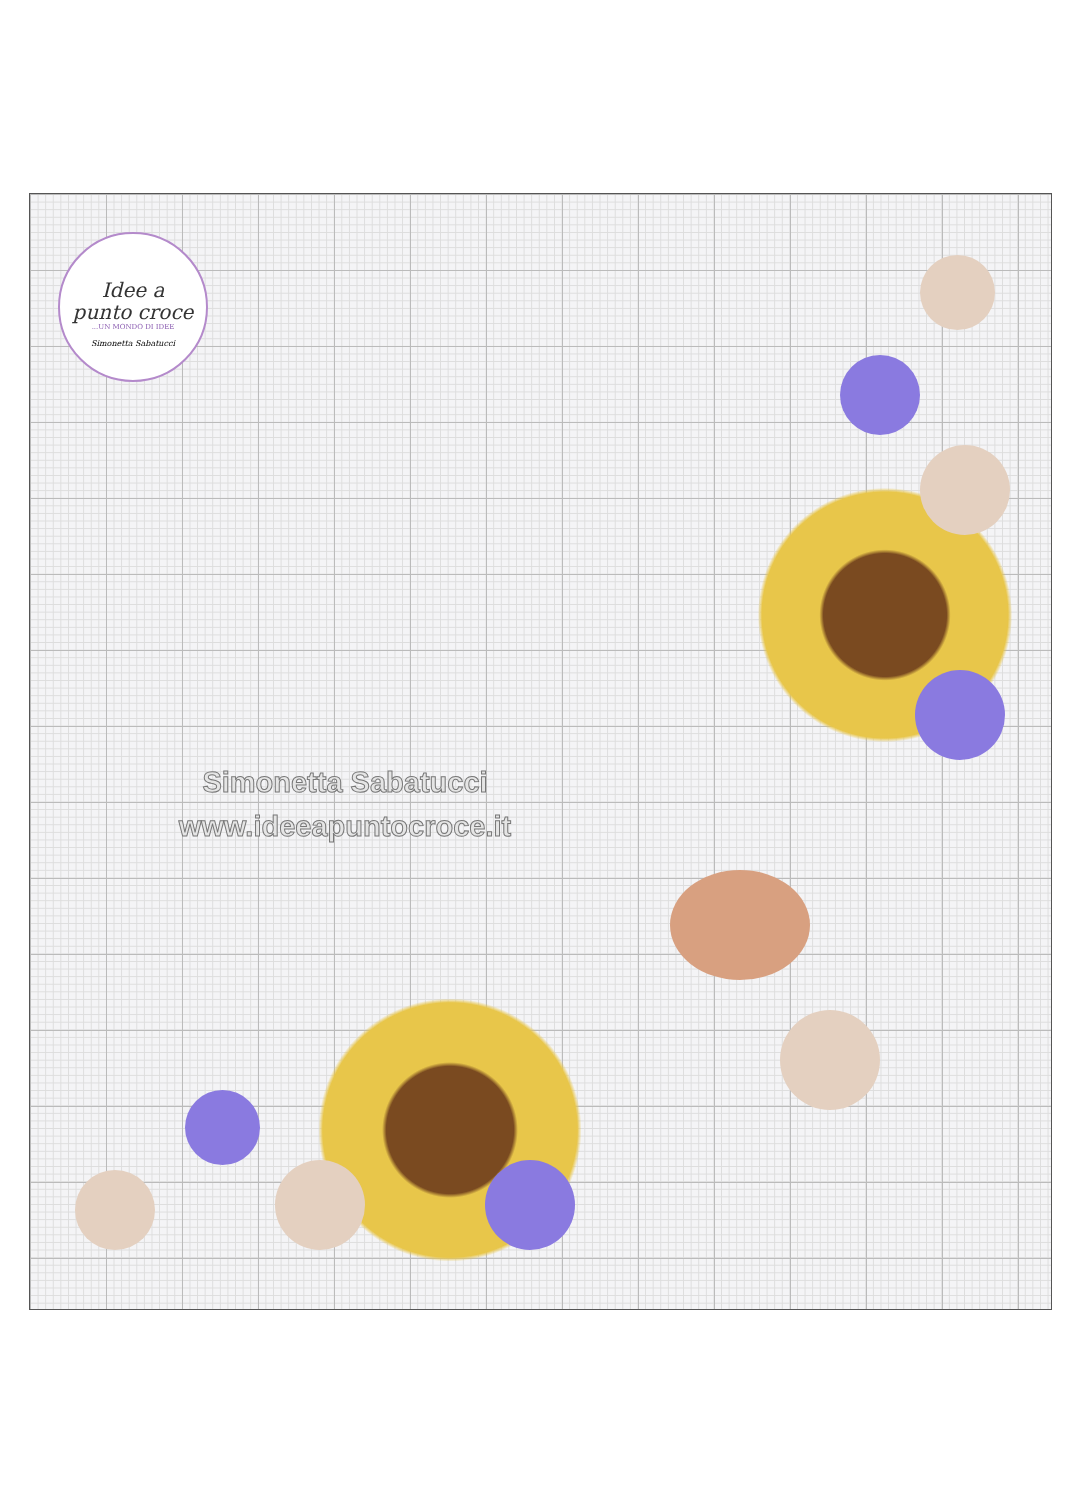Idee a
punto croce
...UN MONDO DI IDEE
Simonetta Sabatucci
Simonetta Sabatucci
www.ideeapuntocroce.it